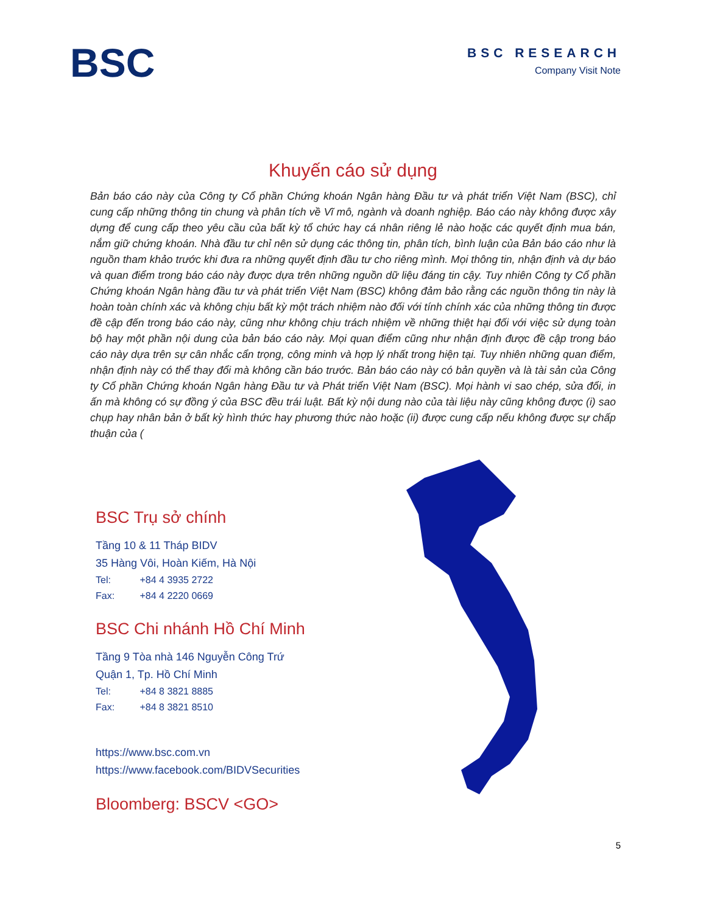BSC
BSC RESEARCH
Company Visit Note
Khuyến cáo sử dụng
Bản báo cáo này của Công ty Cổ phần Chứng khoán Ngân hàng Đầu tư và phát triển Việt Nam (BSC), chỉ cung cấp những thông tin chung và phân tích về Vĩ mô, ngành và doanh nghiệp. Báo cáo này không được xây dựng để cung cấp theo yêu cầu của bất kỳ tổ chức hay cá nhân riêng lẻ nào hoặc các quyết định mua bán, nắm giữ chứng khoán. Nhà đầu tư chỉ nên sử dụng các thông tin, phân tích, bình luận của Bản báo cáo như là nguồn tham khảo trước khi đưa ra những quyết định đầu tư cho riêng mình. Mọi thông tin, nhận định và dự báo và quan điểm trong báo cáo này được dựa trên những nguồn dữ liệu đáng tin cậy. Tuy nhiên Công ty Cổ phần Chứng khoán Ngân hàng đầu tư và phát triển Việt Nam (BSC) không đảm bảo rằng các nguồn thông tin này là hoàn toàn chính xác và không chịu bất kỳ một trách nhiệm nào đối với tính chính xác của những thông tin được đề cập đến trong báo cáo này, cũng như không chịu trách nhiệm về những thiệt hại đối với việc sử dụng toàn bộ hay một phần nội dung của bản báo cáo này. Mọi quan điểm cũng như nhận định được đề cập trong báo cáo này dựa trên sự cân nhắc cẩn trọng, công minh và hợp lý nhất trong hiện tại. Tuy nhiên những quan điểm, nhận định này có thể thay đổi mà không cần báo trước. Bản báo cáo này có bản quyền và là tài sản của Công ty Cổ phần Chứng khoán Ngân hàng Đầu tư và Phát triển Việt Nam (BSC). Mọi hành vi sao chép, sửa đổi, in ấn mà không có sự đồng ý của BSC đều trái luật. Bất kỳ nội dung nào của tài liệu này cũng không được (i) sao chụp hay nhân bản ở bất kỳ hình thức hay phương thức nào hoặc (ii) được cung cấp nếu không được sự chấp thuận của (
BSC Trụ sở chính
Tầng 10 & 11 Tháp BIDV
35 Hàng Vôi, Hoàn Kiếm, Hà Nội
Tel: +84 4 3935 2722
Fax: +84 4 2220 0669
BSC Chi nhánh Hồ Chí Minh
Tầng 9 Tòa nhà 146 Nguyễn Công Trứ
Quận 1, Tp. Hồ Chí Minh
Tel: +84 8 3821 8885
Fax: +84 8 3821 8510
https://www.bsc.com.vn
https://www.facebook.com/BIDVSecurities
Bloomberg: BSCV <GO>
5